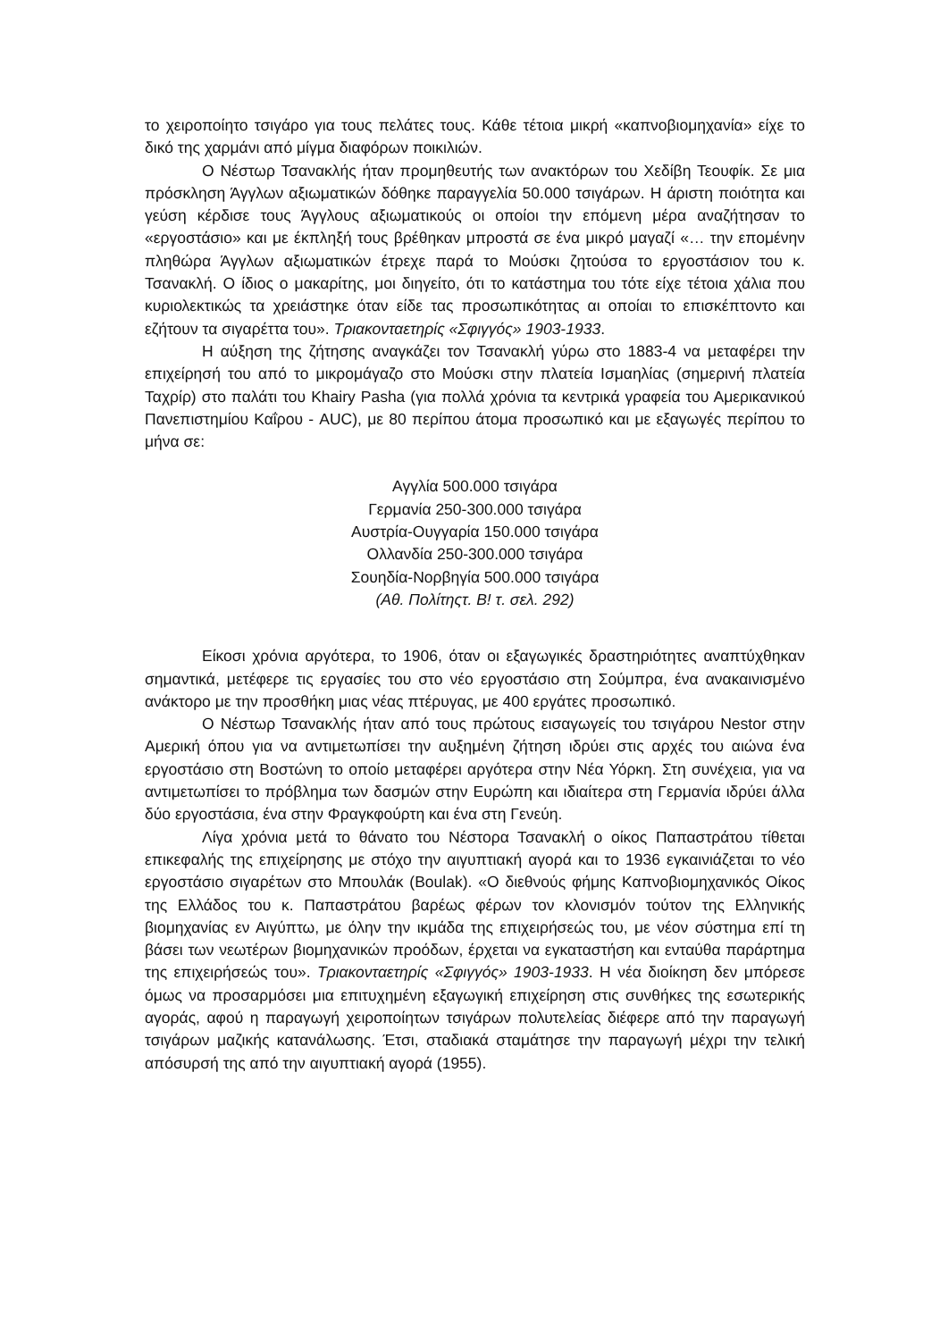το χειροποίητο τσιγάρο για τους πελάτες τους. Κάθε τέτοια μικρή «καπνοβιομηχανία» είχε το δικό της χαρμάνι από μίγμα διαφόρων ποικιλιών.
Ο Νέστωρ Τσανακλής ήταν προμηθευτής των ανακτόρων του Χεδίβη Τεουφίκ. Σε μια πρόσκληση Άγγλων αξιωματικών δόθηκε παραγγελία 50.000 τσιγάρων. Η άριστη ποιότητα και γεύση κέρδισε τους Άγγλους αξιωματικούς οι οποίοι την επόμενη μέρα αναζήτησαν το «εργοστάσιο» και με έκπληξή τους βρέθηκαν μπροστά σε ένα μικρό μαγαζί «… την επομένην πληθώρα Άγγλων αξιωματικών έτρεχε παρά το Μούσκι ζητούσα το εργοστάσιον του κ. Τσανακλή. Ο ίδιος ο μακαρίτης, μοι διηγείτο, ότι το κατάστημα του τότε είχε τέτοια χάλια που κυριολεκτικώς τα χρειάστηκε όταν είδε τας προσωπικότητας αι οποίαι το επισκέπτοντο και εζήτουν τα σιγαρέττα του». Τριακονταετηρίς «Σφιγγός» 1903-1933.
Η αύξηση της ζήτησης αναγκάζει τον Τσανακλή γύρω στο 1883-4 να μεταφέρει την επιχείρησή του από το μικρομάγαζο στο Μούσκι στην πλατεία Ισμαηλίας (σημερινή πλατεία Ταχρίρ) στο παλάτι του Khairy Pasha (για πολλά χρόνια τα κεντρικά γραφεία του Αμερικανικού Πανεπιστημίου Καΐρου - AUC), με 80 περίπου άτομα προσωπικό και με εξαγωγές περίπου το μήνα σε:
Αγγλία 500.000 τσιγάρα
Γερμανία 250-300.000 τσιγάρα
Αυστρία-Ουγγαρία 150.000 τσιγάρα
Ολλανδία 250-300.000 τσιγάρα
Σουηδία-Νορβηγία 500.000 τσιγάρα
(Αθ. Πολίτηςτ. Β! τ. σελ. 292)
Είκοσι χρόνια αργότερα, το 1906, όταν οι εξαγωγικές δραστηριότητες αναπτύχθηκαν σημαντικά, μετέφερε τις εργασίες του στο νέο εργοστάσιο στη Σούμπρα, ένα ανακαινισμένο ανάκτορο με την προσθήκη μιας νέας πτέρυγας, με 400 εργάτες προσωπικό.
Ο Νέστωρ Τσανακλής ήταν από τους πρώτους εισαγωγείς του τσιγάρου Nestor στην Αμερική όπου για να αντιμετωπίσει την αυξημένη ζήτηση ιδρύει στις αρχές του αιώνα ένα εργοστάσιο στη Βοστώνη το οποίο μεταφέρει αργότερα στην Νέα Υόρκη. Στη συνέχεια, για να αντιμετωπίσει το πρόβλημα των δασμών στην Ευρώπη και ιδιαίτερα στη Γερμανία ιδρύει άλλα δύο εργοστάσια, ένα στην Φραγκφούρτη και ένα στη Γενεύη.
Λίγα χρόνια μετά το θάνατο του Νέστορα Τσανακλή ο οίκος Παπαστράτου τίθεται επικεφαλής της επιχείρησης με στόχο την αιγυπτιακή αγορά και το 1936 εγκαινιάζεται το νέο εργοστάσιο σιγαρέτων στο Μπουλάκ (Boulak). «Ο διεθνούς φήμης Καπνοβιομηχανικός Οίκος της Ελλάδος του κ. Παπαστράτου βαρέως φέρων τον κλονισμόν τούτον της Ελληνικής βιομηχανίας εν Αιγύπτω, με όλην την ικμάδα της επιχειρήσεώς του, με νέον σύστημα επί τη βάσει των νεωτέρων βιομηχανικών προόδων, έρχεται να εγκαταστήση και ενταύθα παράρτημα της επιχειρήσεώς του». Τριακονταετηρίς «Σφιγγός» 1903-1933. Η νέα διοίκηση δεν μπόρεσε όμως να προσαρμόσει μια επιτυχημένη εξαγωγική επιχείρηση στις συνθήκες της εσωτερικής αγοράς, αφού η παραγωγή χειροποίητων τσιγάρων πολυτελείας διέφερε από την παραγωγή τσιγάρων μαζικής κατανάλωσης. Έτσι, σταδιακά σταμάτησε την παραγωγή μέχρι την τελική απόσυρσή της από την αιγυπτιακή αγορά (1955).